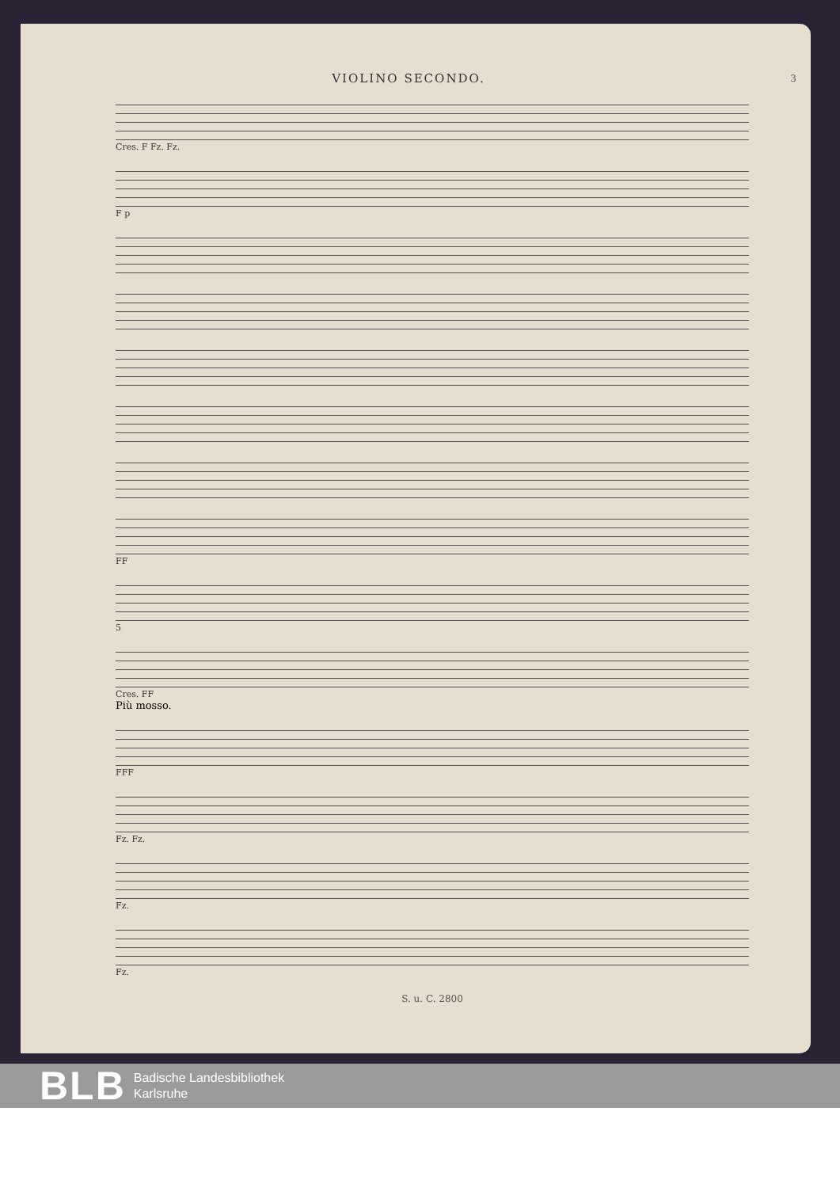VIOLINO SECONDO.
3
Cres. F Fz. Fz.
F p
FF
5
Cres. FF
Più mosso.
FFF
Fz. Fz.
Fz.
Fz.
S. u. C. 2800
BLB
Badische Landesbibliothek
Karlsruhe